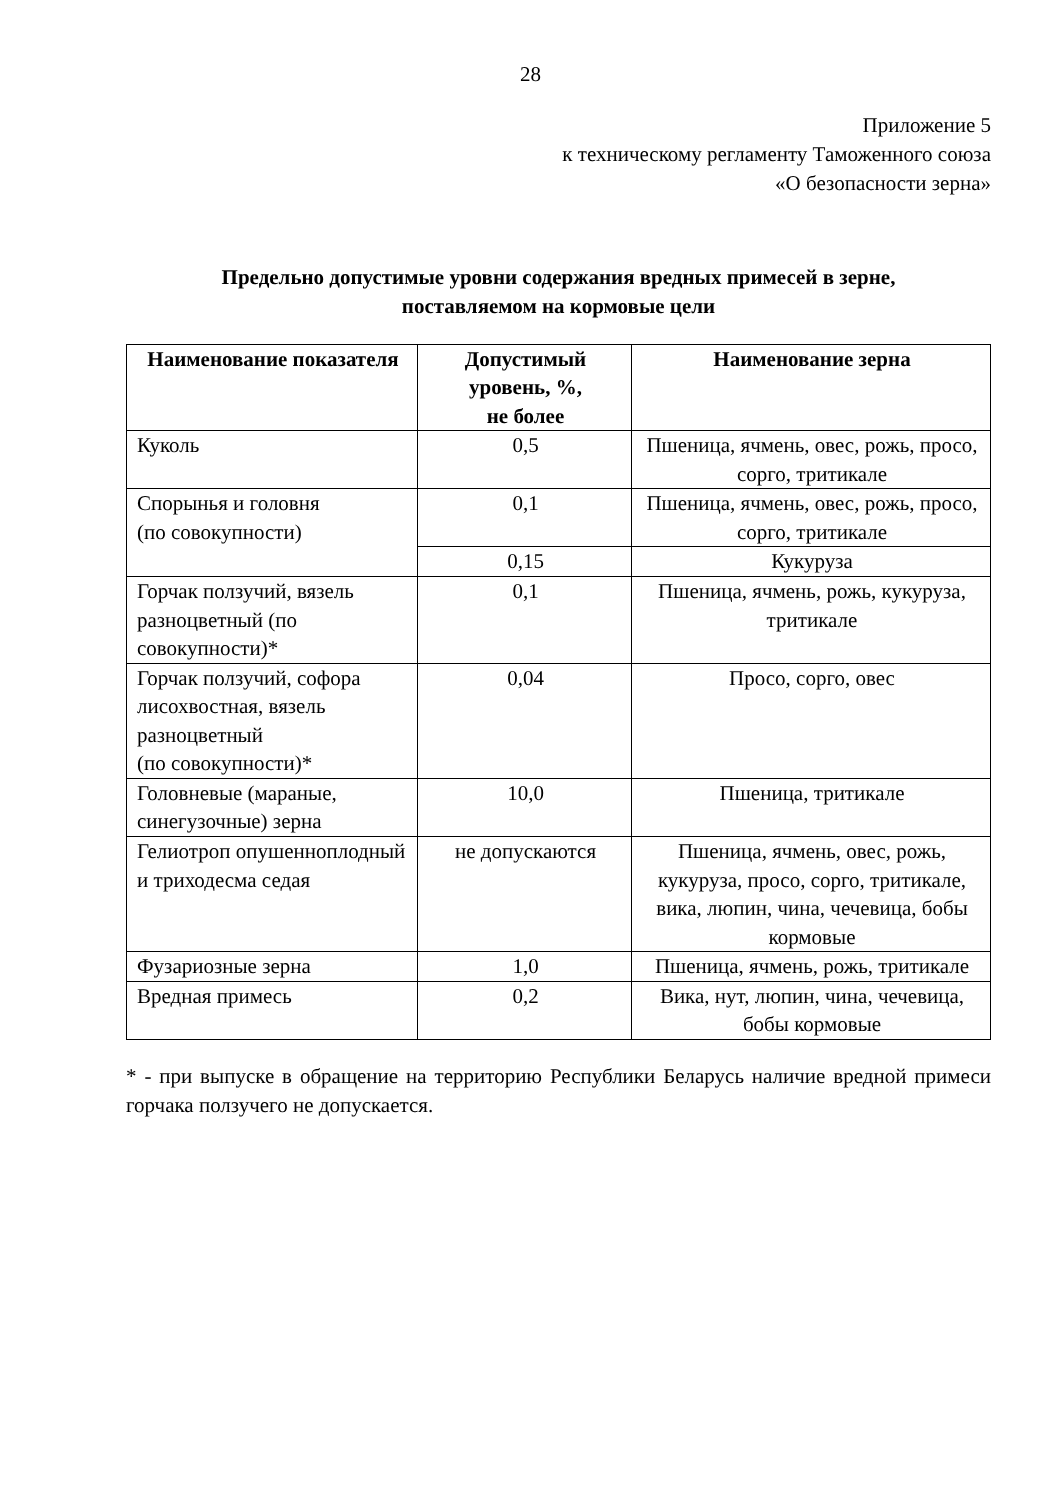28
Приложение 5
к техническому регламенту Таможенного союза
«О безопасности зерна»
Предельно допустимые уровни содержания вредных примесей в зерне,
поставляемом на кормовые цели
| Наименование показателя | Допустимый уровень, %, не более | Наименование зерна |
| --- | --- | --- |
| Куколь | 0,5 | Пшеница, ячмень, овес, рожь, просо, сорго, тритикале |
| Спорынья и головня (по совокупности) | 0,1 | Пшеница, ячмень, овес, рожь, просо, сорго, тритикале |
| | 0,15 | Кукуруза |
| Горчак ползучий, вязель разноцветный (по совокупности)* | 0,1 | Пшеница, ячмень, рожь, кукуруза, тритикале |
| Горчак ползучий, софора лисохвостная, вязель разноцветный (по совокупности)* | 0,04 | Просо, сорго, овес |
| Головневые (мараные, синегузочные) зерна | 10,0 | Пшеница, тритикале |
| Гелиотроп опушенноплодный и триходесма седая | не допускаются | Пшеница, ячмень, овес, рожь, кукуруза, просо, сорго, тритикале, вика, люпин, чина, чечевица, бобы кормовые |
| Фузариозные зерна | 1,0 | Пшеница, ячмень, рожь, тритикале |
| Вредная примесь | 0,2 | Вика, нут, люпин, чина, чечевица, бобы кормовые |
* - при выпуске в обращение на территорию Республики Беларусь наличие вредной примеси горчака ползучего не допускается.